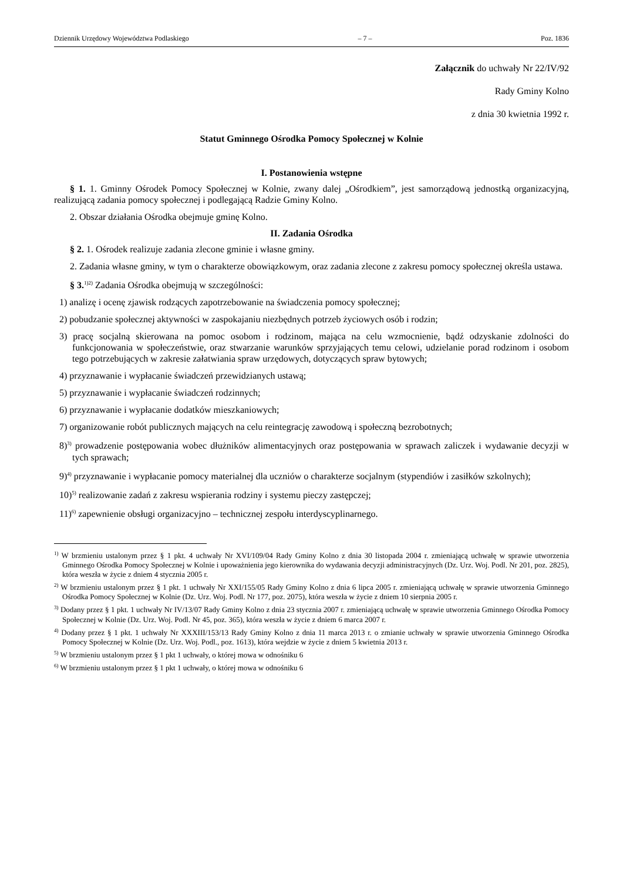Dziennik Urzędowy Województwa Podlaskiego – 7 – Poz. 1836
Załącznik do uchwały Nr 22/IV/92
Rady Gminy Kolno
z dnia 30 kwietnia 1992 r.
Statut Gminnego Ośrodka Pomocy Społecznej w Kolnie
I. Postanowienia wstępne
§ 1. 1. Gminny Ośrodek Pomocy Społecznej w Kolnie, zwany dalej „Ośrodkiem”, jest samorządową jednostką organizacyjną, realizującą zadania pomocy społecznej i podlegającą Radzie Gminy Kolno.
2. Obszar działania Ośrodka obejmuje gminę Kolno.
II. Zadania Ośrodka
§ 2. 1. Ośrodek realizuje zadania zlecone gminie i własne gminy.
2. Zadania własne gminy, w tym o charakterze obowiązkowym, oraz zadania zlecone z zakresu pomocy społecznej określa ustawa.
§ 3.<sup>1)2)</sup> Zadania Ośrodka obejmują w szczególności:
1) analizę i ocenę zjawisk rodzących zapotrzebowanie na świadczenia pomocy społecznej;
2) pobudzanie społecznej aktywności w zaspokajaniu niezbędnych potrzeb życiowych osób i rodzin;
3) pracę socjalną skierowana na pomoc osobom i rodzinom, mająca na celu wzmocnienie, bądź odzyskanie zdolności do funkcjonowania w społeczeństwie, oraz stwarzanie warunków sprzyjających temu celowi, udzielanie porad rodzinom i osobom tego potrzebujących w zakresie załatwiania spraw urzędowych, dotyczących spraw bytowych;
4) przyznawanie i wypłacanie świadczeń przewidzianych ustawą;
5) przyznawanie i wypłacanie świadczeń rodzinnych;
6) przyznawanie i wypłacanie dodatków mieszkaniowych;
7) organizowanie robót publicznych mających na celu reintegrację zawodową i społeczną bezrobotnych;
8)<sup>3)</sup> prowadzenie postępowania wobec dłużników alimentacyjnych oraz postępowania w sprawach zaliczek i wydawanie decyzji w tych sprawach;
9)<sup>4)</sup> przyznawanie i wypłacanie pomocy materialnej dla uczniów o charakterze socjalnym (stypendiów i zasiłków szkolnych);
10)<sup>5)</sup> realizowanie zadań z zakresu wspierania rodziny i systemu pieczy zastępczej;
11)<sup>6)</sup> zapewnienie obsługi organizacyjno – technicznej zespołu interdyscyplinarnego.
<sup>1)</sup> W brzmieniu ustalonym przez § 1 pkt. 4 uchwały Nr XVI/109/04 Rady Gminy Kolno z dnia 30 listopada 2004 r. zmieniającą uchwałę w sprawie utworzenia Gminnego Ośrodka Pomocy Społecznej w Kolnie i upoważnienia jego kierownika do wydawania decyzji administracyjnych (Dz. Urz. Woj. Podl. Nr 201, poz. 2825), która weszła w życie z dniem 4 stycznia 2005 r.
<sup>2)</sup> W brzmieniu ustalonym przez § 1 pkt. 1 uchwały Nr XXI/155/05 Rady Gminy Kolno z dnia 6 lipca 2005 r. zmieniającą uchwałę w sprawie utworzenia Gminnego Ośrodka Pomocy Społecznej w Kolnie (Dz. Urz. Woj. Podl. Nr 177, poz. 2075), która weszła w życie z dniem 10 sierpnia 2005 r.
<sup>3)</sup> Dodany przez § 1 pkt. 1 uchwały Nr IV/13/07 Rady Gminy Kolno z dnia 23 stycznia 2007 r. zmieniającą uchwałę w sprawie utworzenia Gminnego Ośrodka Pomocy Społecznej w Kolnie (Dz. Urz. Woj. Podl. Nr 45, poz. 365), która weszła w życie z dniem 6 marca 2007 r.
<sup>4)</sup> Dodany przez § 1 pkt. 1 uchwały Nr XXXIII/153/13 Rady Gminy Kolno z dnia 11 marca 2013 r. o zmianie uchwały w sprawie utworzenia Gminnego Ośrodka Pomocy Społecznej w Kolnie (Dz. Urz. Woj. Podl., poz. 1613), która wejdzie w życie z dniem 5 kwietnia 2013 r.
<sup>5)</sup> W brzmieniu ustalonym przez § 1 pkt 1 uchwały, o której mowa w odnośniku 6
<sup>6)</sup> W brzmieniu ustalonym przez § 1 pkt 1 uchwały, o której mowa w odnośniku 6